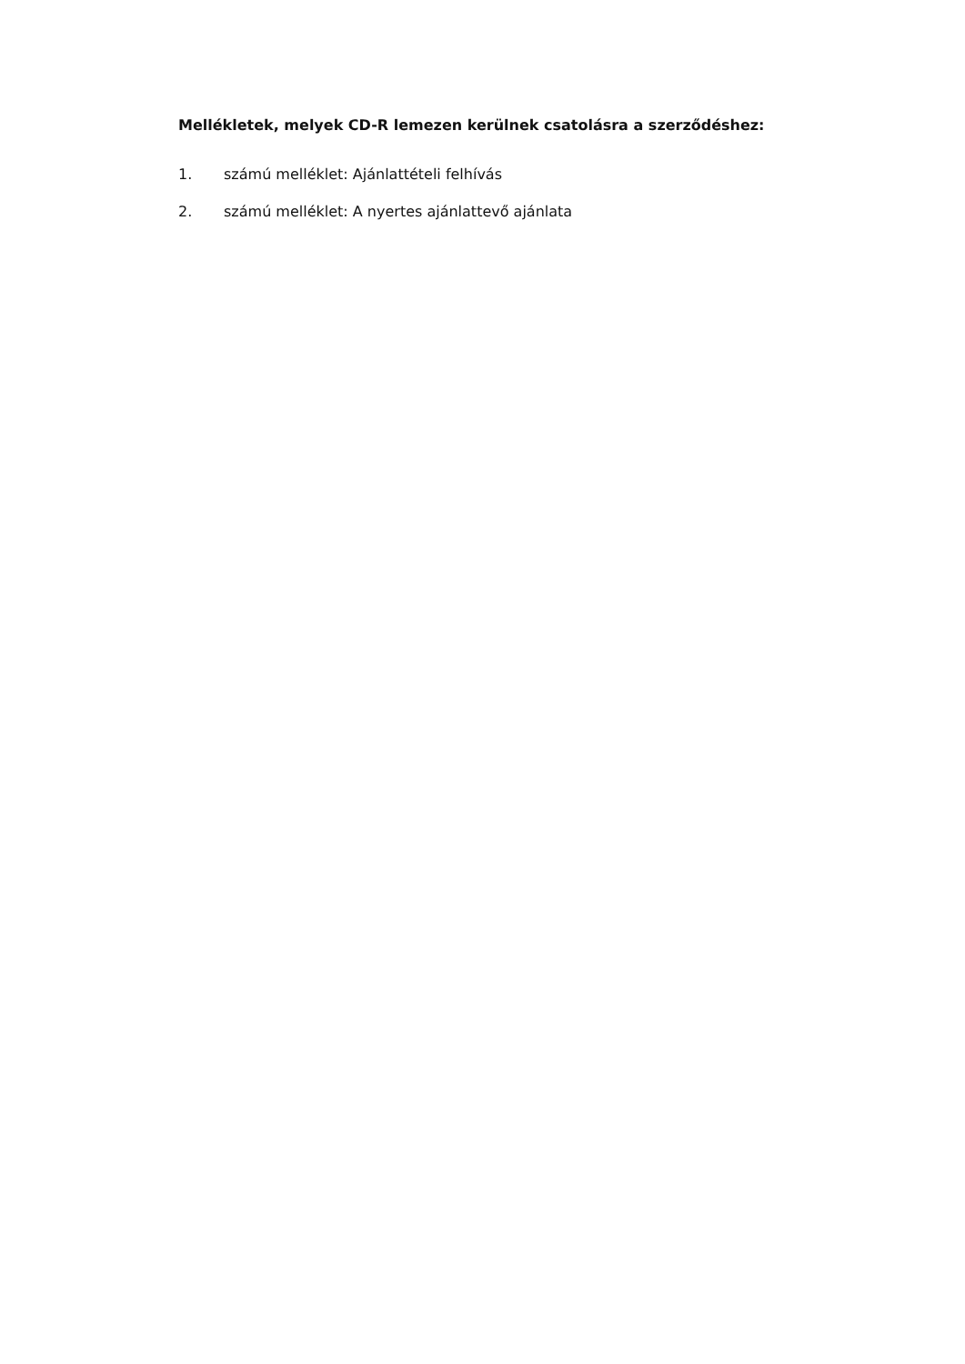Mellékletek, melyek CD-R lemezen kerülnek csatolásra a szerződéshez:
1. számú melléklet: Ajánlattételi felhívás
2. számú melléklet: A nyertes ajánlattevő ajánlata